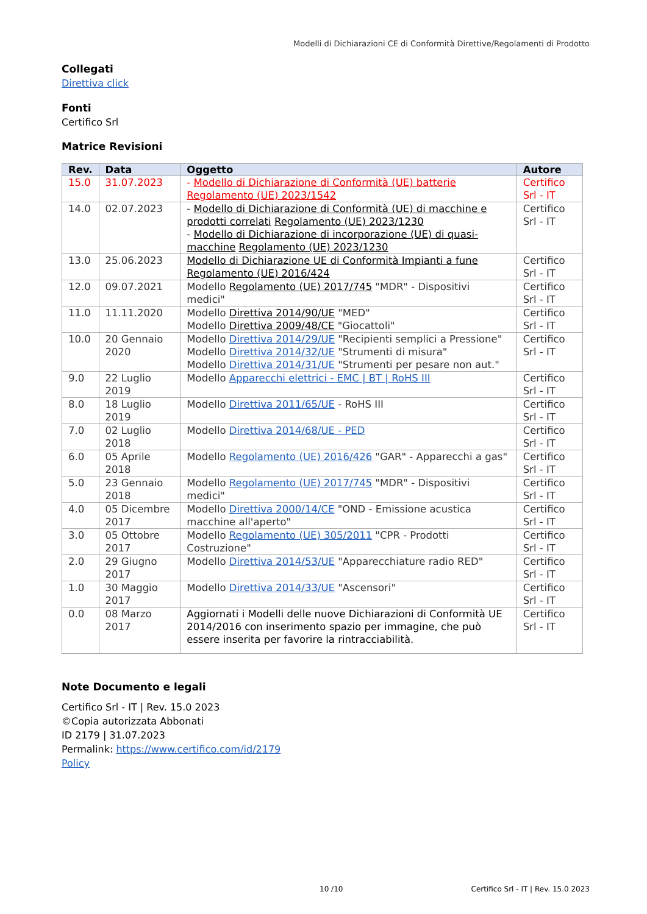Modelli di Dichiarazioni CE di Conformità Direttive/Regolamenti di Prodotto
Collegati
Direttiva click
Fonti
Certifico Srl
Matrice Revisioni
| Rev. | Data | Oggetto | Autore |
| --- | --- | --- | --- |
| 15.0 | 31.07.2023 | - Modello di Dichiarazione di Conformità (UE) batterie Regolamento (UE) 2023/1542 | Certifico Srl - IT |
| 14.0 | 02.07.2023 | - Modello di Dichiarazione di Conformità (UE) di macchine e prodotti correlati Regolamento (UE) 2023/1230 - Modello di Dichiarazione di incorporazione (UE) di quasi-macchine Regolamento (UE) 2023/1230 | Certifico Srl - IT |
| 13.0 | 25.06.2023 | Modello di Dichiarazione UE di Conformità Impianti a fune Regolamento (UE) 2016/424 | Certifico Srl - IT |
| 12.0 | 09.07.2021 | Modello Regolamento (UE) 2017/745 "MDR" - Dispositivi medici" | Certifico Srl - IT |
| 11.0 | 11.11.2020 | Modello Direttiva 2014/90/UE "MED" Modello Direttiva 2009/48/CE "Giocattoli" | Certifico Srl - IT |
| 10.0 | 20 Gennaio 2020 | Modello Direttiva 2014/29/UE "Recipienti semplici a Pressione" Modello Direttiva 2014/32/UE "Strumenti di misura" Modello Direttiva 2014/31/UE "Strumenti per pesare non aut." | Certifico Srl - IT |
| 9.0 | 22 Luglio 2019 | Modello Apparecchi elettrici - EMC / BT / RoHS III | Certifico Srl - IT |
| 8.0 | 18 Luglio 2019 | Modello Direttiva 2011/65/UE - RoHS III | Certifico Srl - IT |
| 7.0 | 02 Luglio 2018 | Modello Direttiva 2014/68/UE - PED | Certifico Srl - IT |
| 6.0 | 05 Aprile 2018 | Modello Regolamento (UE) 2016/426 "GAR" - Apparecchi a gas" | Certifico Srl - IT |
| 5.0 | 23 Gennaio 2018 | Modello Regolamento (UE) 2017/745 "MDR" - Dispositivi medici" | Certifico Srl - IT |
| 4.0 | 05 Dicembre 2017 | Modello Direttiva 2000/14/CE "OND - Emissione acustica macchine all'aperto" | Certifico Srl - IT |
| 3.0 | 05 Ottobre 2017 | Modello Regolamento (UE) 305/2011 "CPR - Prodotti Costruzione" | Certifico Srl - IT |
| 2.0 | 29 Giugno 2017 | Modello Direttiva 2014/53/UE "Apparecchiature radio RED" | Certifico Srl - IT |
| 1.0 | 30 Maggio 2017 | Modello Direttiva 2014/33/UE "Ascensori" | Certifico Srl - IT |
| 0.0 | 08 Marzo 2017 | Aggiornati i Modelli delle nuove Dichiarazioni di Conformità UE 2014/2016 con inserimento spazio per immagine, che può essere inserita per favorire la rintracciabilità. | Certifico Srl - IT |
Note Documento e legali
Certifico Srl - IT | Rev. 15.0 2023
©Copia autorizzata Abbonati
ID 2179 | 31.07.2023
Permalink: https://www.certifico.com/id/2179
Policy
10 /10
Certifico Srl - IT | Rev. 15.0 2023